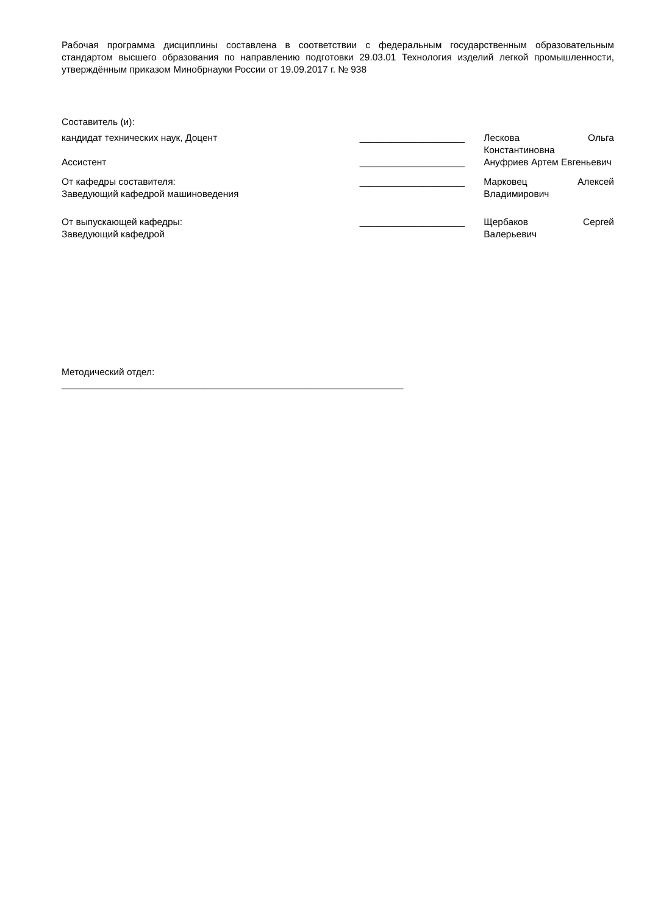Рабочая программа дисциплины составлена в соответствии с федеральным государственным образовательным стандартом высшего образования по направлению подготовки 29.03.01 Технология изделий легкой промышленности, утверждённым приказом Минобрнауки России от 19.09.2017 г. № 938
Составитель (и):
| кандидат технических наук, Доцент | ____________________ | Лескова Ольга Константиновна |
| Ассистент | ____________________ | Ануфриев Артем Евгеньевич |
| От кафедры составителя: Заведующий кафедрой машиноведения | ____________________ | Марковец Алексей Владимирович |
| От выпускающей кафедры: Заведующий кафедрой | ____________________ | Щербаков Сергей Валерьевич |
Методический отдел:
_________________________________________________________________